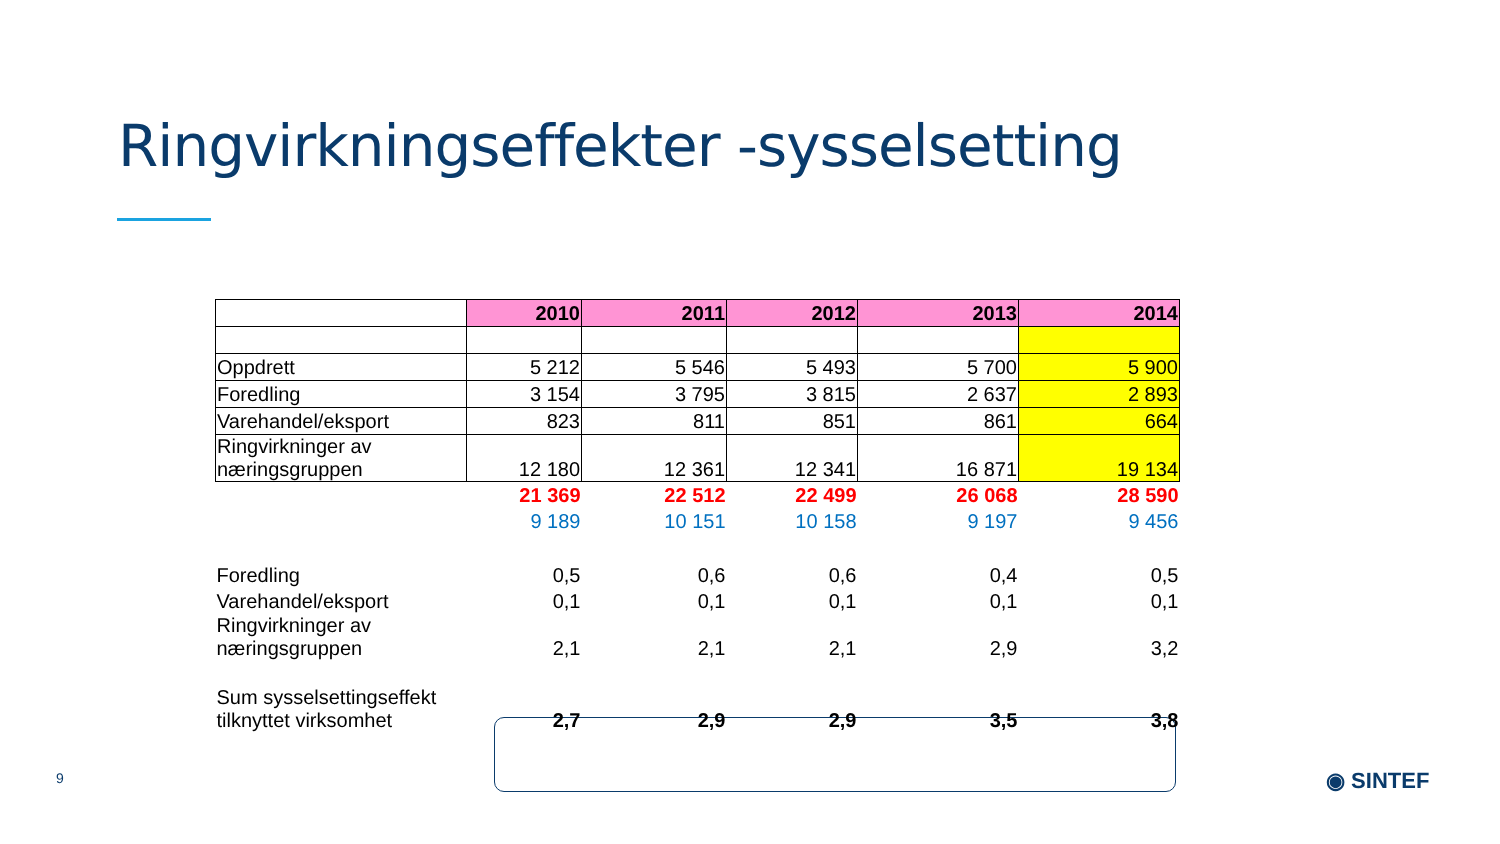Ringvirkningseffekter -sysselsetting
| | 2010 | 2011 | 2012 | 2013 | 2014 |
| --- | --- | --- | --- | --- | --- |
| Oppdrett | 5 212 | 5 546 | 5 493 | 5 700 | 5 900 |
| Foredling | 3 154 | 3 795 | 3 815 | 2 637 | 2 893 |
| Varehandel/eksport | 823 | 811 | 851 | 861 | 664 |
| Ringvirkninger av næringsgruppen | 12 180 | 12 361 | 12 341 | 16 871 | 19 134 |
| | 21 369 | 22 512 | 22 499 | 26 068 | 28 590 |
| | 9 189 | 10 151 | 10 158 | 9 197 | 9 456 |
| Foredling | 0,5 | 0,6 | 0,6 | 0,4 | 0,5 |
| Varehandel/eksport | 0,1 | 0,1 | 0,1 | 0,1 | 0,1 |
| Ringvirkninger av næringsgruppen | 2,1 | 2,1 | 2,1 | 2,9 | 3,2 |
| Sum sysselsettingseffekt tilknyttet virksomhet | 2,7 | 2,9 | 2,9 | 3,5 | 3,8 |
9 ◉ SINTEF